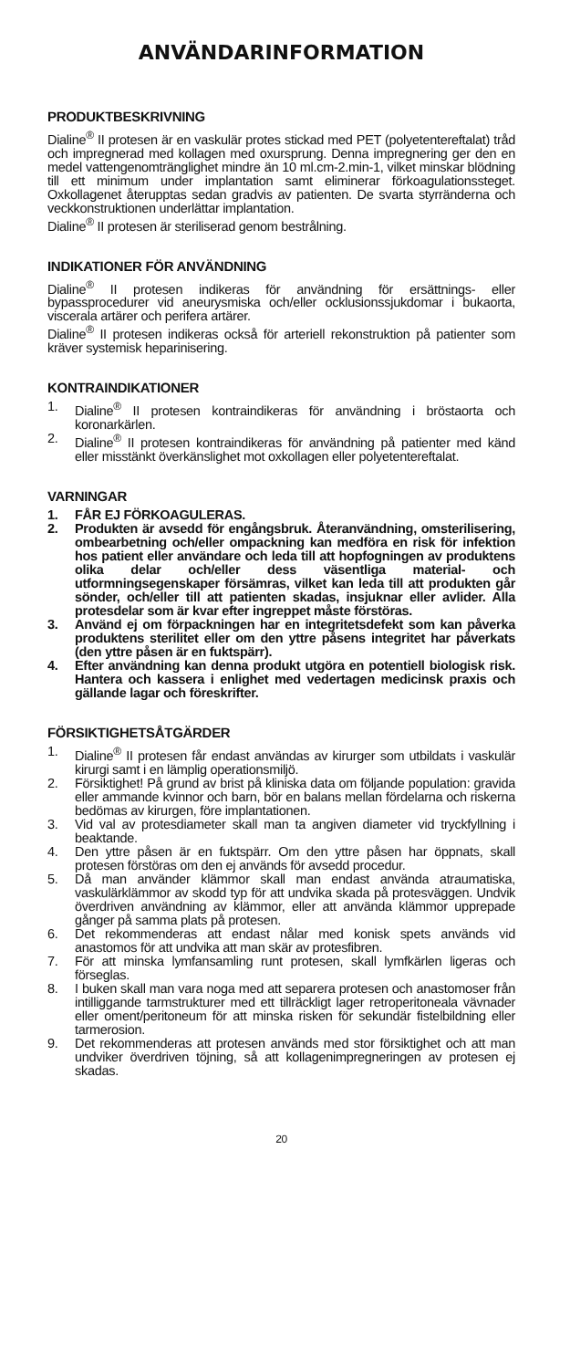ANVÄNDARINFORMATION
PRODUKTBESKRIVNING
Dialine<sup>®</sup> II protesen är en vaskulär protes stickad med PET (polyetentereftalat) tråd och impregnerad med kollagen med oxursprung. Denna impregnering ger den en medel vattengenomtränglighet mindre än 10 ml.cm-2.min-1, vilket minskar blödning till ett minimum under implantation samt eliminerar förkoagulationssteget. Oxkollagenet återupptas sedan gradvis av patienten. De svarta styrränderna och veckkonstruktionen underlättar implantation.
Dialine<sup>®</sup> II protesen är steriliserad genom bestrålning.
INDIKATIONER FÖR ANVÄNDNING
Dialine<sup>®</sup> II protesen indikeras för användning för ersättnings- eller bypassprocedurer vid aneurysmiska och/eller ocklusionssjukdomar i bukaorta, viscerala artärer och perifera artärer.
Dialine<sup>®</sup> II protesen indikeras också för arteriell rekonstruktion på patienter som kräver systemisk heparinisering.
KONTRAINDIKATIONER
1. Dialine<sup>®</sup> II protesen kontraindikeras för användning i bröstaorta och koronarkärlen.
2. Dialine<sup>®</sup> II protesen kontraindikeras för användning på patienter med känd eller misstänkt överkänslighet mot oxkollagen eller polyetentereftalat.
VARNINGAR
1. FÅR EJ FÖRKOAGULERAS.
2. Produkten är avsedd för engångsbruk. Återanvändning, omsterilisering, ombearbetning och/eller ompackning kan medföra en risk för infektion hos patient eller användare och leda till att hopfogningen av produktens olika delar och/eller dess väsentliga material- och utformningsegenskaper försämras, vilket kan leda till att produkten går sönder, och/eller till att patienten skadas, insjuknar eller avlider. Alla protesdelar som är kvar efter ingreppet måste förstöras.
3. Använd ej om förpackningen har en integritetsdefekt som kan påverka produktens sterilitet eller om den yttre påsens integritet har påverkats (den yttre påsen är en fuktspärr).
4. Efter användning kan denna produkt utgöra en potentiell biologisk risk. Hantera och kassera i enlighet med vedertagen medicinsk praxis och gällande lagar och föreskrifter.
FÖRSIKTIGHETSÅTGÄRDER
1. Dialine<sup>®</sup> II protesen får endast användas av kirurger som utbildats i vaskulär kirurgi samt i en lämplig operationsmiljö.
2. Försiktighet! På grund av brist på kliniska data om följande population: gravida eller ammande kvinnor och barn, bör en balans mellan fördelarna och riskerna bedömas av kirurgen, före implantationen.
3. Vid val av protesdiameter skall man ta angiven diameter vid tryckfyllning i beaktande.
4. Den yttre påsen är en fuktspärr. Om den yttre påsen har öppnats, skall protesen förstöras om den ej används för avsedd procedur.
5. Då man använder klämmor skall man endast använda atraumatiska, vaskulärklämmor av skodd typ för att undvika skada på protesväggen. Undvik överdriven användning av klämmor, eller att använda klämmor upprepade gånger på samma plats på protesen.
6. Det rekommenderas att endast nålar med konisk spets används vid anastomos för att undvika att man skär av protesfibren.
7. För att minska lymfansamling runt protesen, skall lymfkärlen ligeras och förseglas.
8. I buken skall man vara noga med att separera protesen och anastomoser från intilliggande tarmstrukturer med ett tillräckligt lager retroperitoneala vävnader eller oment/peritoneum för att minska risken för sekundär fistelbildning eller tarmerosion.
9. Det rekommenderas att protesen används med stor försiktighet och att man undviker överdriven töjning, så att kollagenimpregneringen av protesen ej skadas.
20